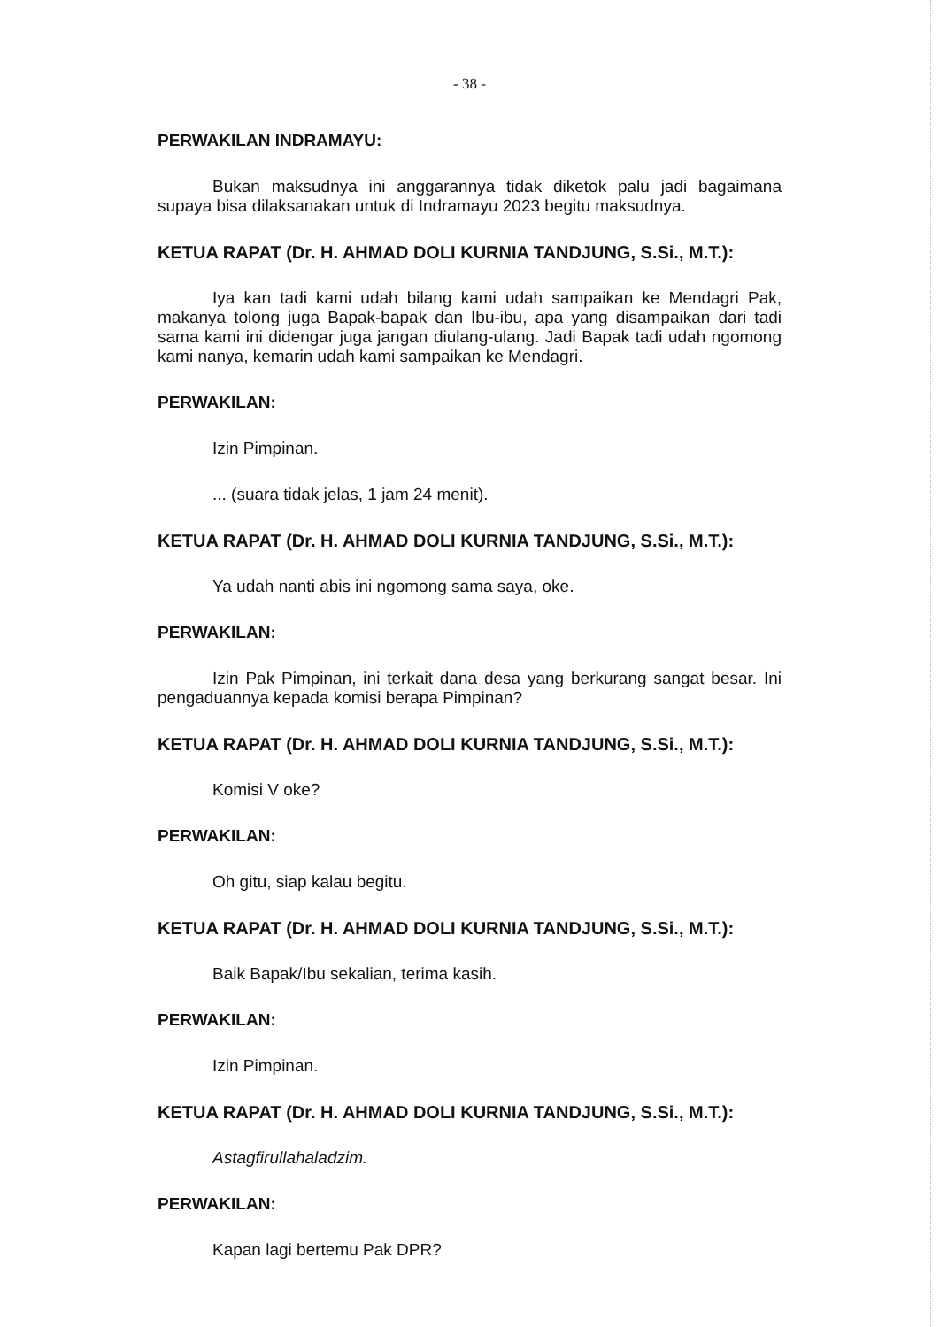- 38 -
PERWAKILAN INDRAMAYU:
Bukan maksudnya ini anggarannya tidak diketok palu jadi bagaimana supaya bisa dilaksanakan untuk di Indramayu 2023 begitu maksudnya.
KETUA RAPAT (Dr. H. AHMAD DOLI KURNIA TANDJUNG, S.Si., M.T.):
Iya kan tadi kami udah bilang kami udah sampaikan ke Mendagri Pak, makanya tolong juga Bapak-bapak dan Ibu-ibu, apa yang disampaikan dari tadi sama kami ini didengar juga jangan diulang-ulang. Jadi Bapak tadi udah ngomong kami nanya, kemarin udah kami sampaikan ke Mendagri.
PERWAKILAN:
Izin Pimpinan.
... (suara tidak jelas, 1 jam 24 menit).
KETUA RAPAT (Dr. H. AHMAD DOLI KURNIA TANDJUNG, S.Si., M.T.):
Ya udah nanti abis ini ngomong sama saya, oke.
PERWAKILAN:
Izin Pak Pimpinan, ini terkait dana desa yang berkurang sangat besar. Ini pengaduannya kepada komisi berapa Pimpinan?
KETUA RAPAT (Dr. H. AHMAD DOLI KURNIA TANDJUNG, S.Si., M.T.):
Komisi V oke?
PERWAKILAN:
Oh gitu, siap kalau begitu.
KETUA RAPAT (Dr. H. AHMAD DOLI KURNIA TANDJUNG, S.Si., M.T.):
Baik Bapak/Ibu sekalian, terima kasih.
PERWAKILAN:
Izin Pimpinan.
KETUA RAPAT (Dr. H. AHMAD DOLI KURNIA TANDJUNG, S.Si., M.T.):
Astagfirullahaladzim.
PERWAKILAN:
Kapan lagi bertemu Pak DPR?